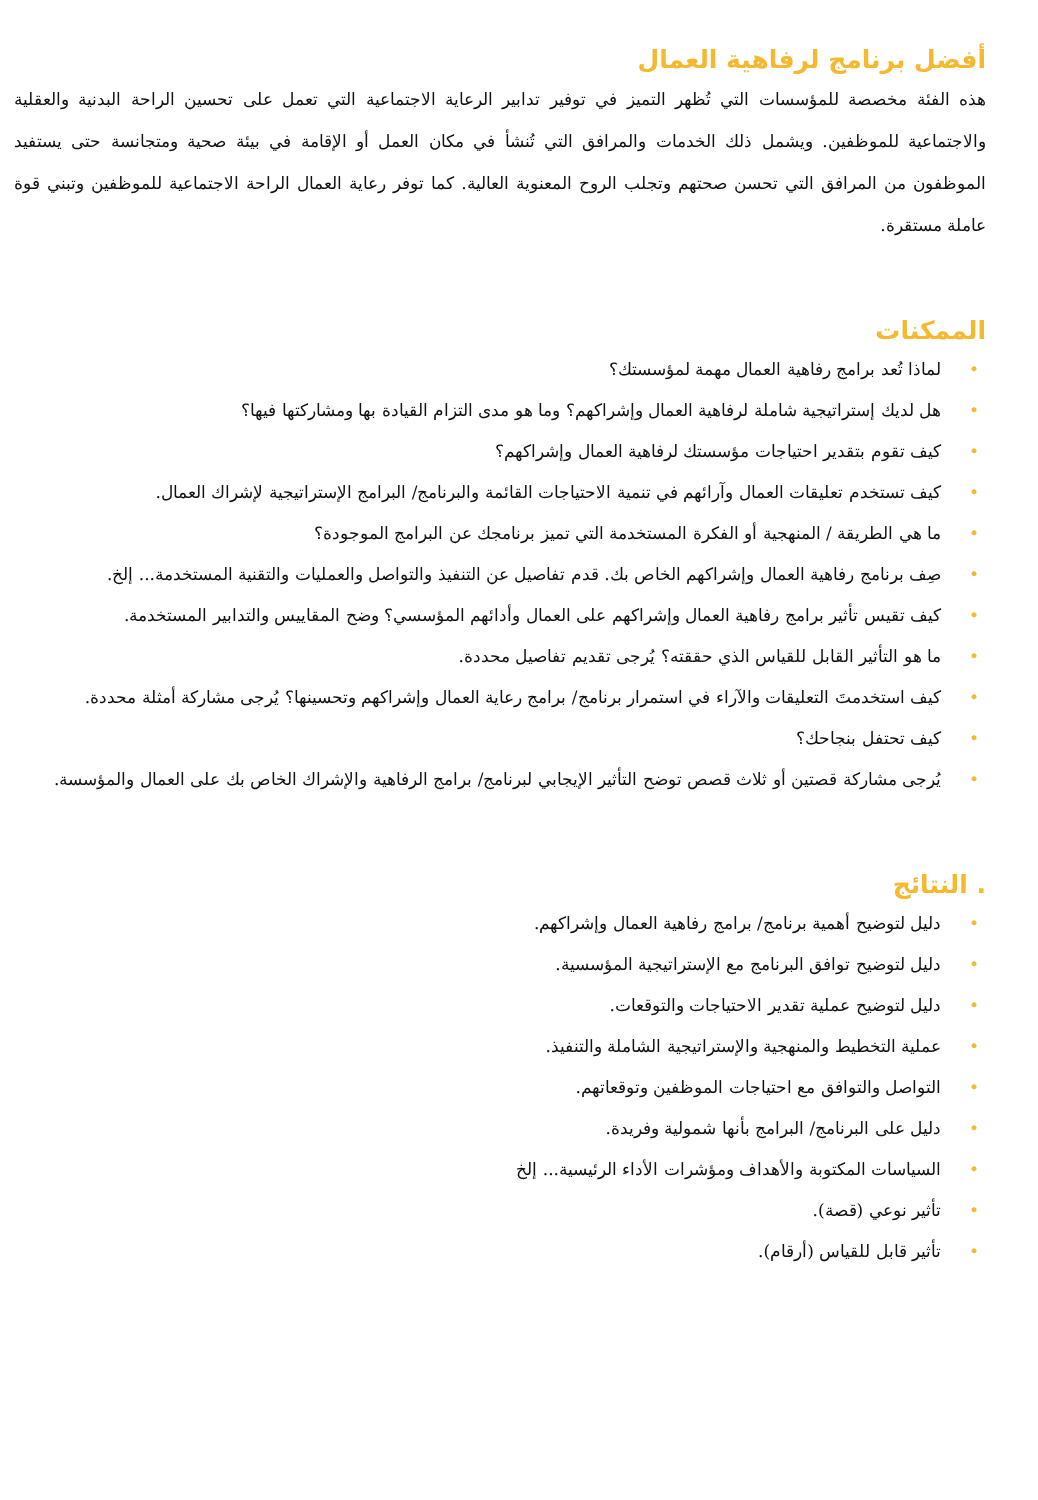أفضل برنامج لرفاهية العمال
هذه الفئة مخصصة للمؤسسات التي تُظهر التميز في توفير تدابير الرعاية الاجتماعية التي تعمل على تحسين الراحة البدنية والعقلية والاجتماعية للموظفين. ويشمل ذلك الخدمات والمرافق التي تُنشأ في مكان العمل أو الإقامة في بيئة صحية ومتجانسة حتى يستفيد الموظفون من المرافق التي تحسن صحتهم وتجلب الروح المعنوية العالية. كما توفر رعاية العمال الراحة الاجتماعية للموظفين وتبني قوة عاملة مستقرة.
الممكنات
• لماذا تُعد برامج رفاهية العمال مهمة لمؤسستك؟
• هل لديك إستراتيجية شاملة لرفاهية العمال وإشراكهم؟ وما هو مدى التزام القيادة بها ومشاركتها فيها؟
• كيف تقوم بتقدير احتياجات مؤسستك لرفاهية العمال وإشراكهم؟
• كيف تستخدم تعليقات العمال وآرائهم في تنمية الاحتياجات القائمة والبرنامج/ البرامج الإستراتيجية لإشراك العمال.
• ما هي الطريقة / المنهجية أو الفكرة المستخدمة التي تميز برنامجك عن البرامج الموجودة؟
• صِف برنامج رفاهية العمال وإشراكهم الخاص بك. قدم تفاصيل عن التنفيذ والتواصل والعمليات والتقنية المستخدمة... إلخ.
• كيف تقيس تأثير برامج رفاهية العمال وإشراكهم على العمال وأدائهم المؤسسي؟ وضح المقاييس والتدابير المستخدمة.
• ما هو التأثير القابل للقياس الذي حققته؟ يُرجى تقديم تفاصيل محددة.
• كيف استخدمتَ التعليقات والآراء في استمرار برنامج/ برامج رعاية العمال وإشراكهم وتحسينها؟ يُرجى مشاركة أمثلة محددة.
• كيف تحتفل بنجاحك؟
• يُرجى مشاركة قصتين أو ثلاث قصص توضح التأثير الإيجابي لبرنامج/ برامج الرفاهية والإشراك الخاص بك على العمال والمؤسسة.
. النتائج
• دليل لتوضيح أهمية برنامج/ برامج رفاهية العمال وإشراكهم.
• دليل لتوضيح توافق البرنامج مع الإستراتيجية المؤسسية.
• دليل لتوضيح عملية تقدير الاحتياجات والتوقعات.
• عملية التخطيط والمنهجية والإستراتيجية الشاملة والتنفيذ.
• التواصل والتوافق مع احتياجات الموظفين وتوقعاتهم.
• دليل على البرنامج/ البرامج بأنها شمولية وفريدة.
• السياسات المكتوبة والأهداف ومؤشرات الأداء الرئيسية... إلخ
• تأثير نوعي (قصة).
• تأثير قابل للقياس (أرقام).